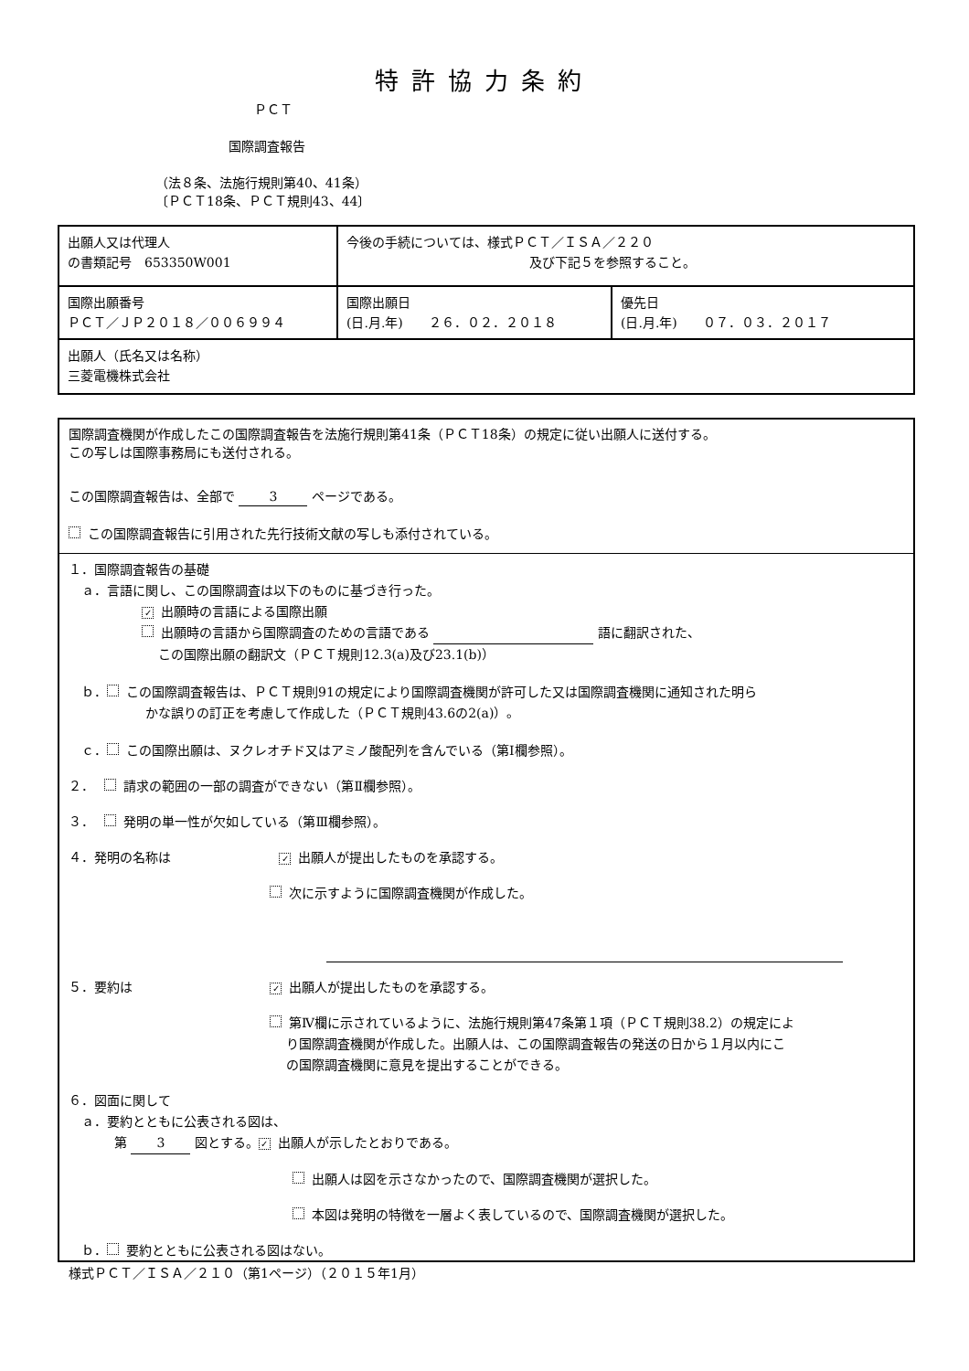特許協力条約
ＰＣＴ
国際調査報告
（法８条、法施行規則第40、41条）
〔ＰＣＴ18条、ＰＣＴ規則43、44〕
| 出願人又は代理人 の書類記号 653350W001 | 今後の手続については、様式ＰＣＴ／ＩＳＡ／２２０ 及び下記５を参照すること。 | |
| 国際出願番号 ＰＣＴ／ＪＰ２０１８／００６９９４ | 国際出願日 (日.月.年) ２６．０２．２０１８ | 優先日 (日.月.年) ０７．０３．２０１７ |
| 出願人（氏名又は名称） 三菱電機株式会社 | | |
国際調査機関が作成したこの国際調査報告を法施行規則第41条（ＰＣＴ18条）の規定に従い出願人に送付する。
この写しは国際事務局にも送付される。
この国際調査報告は、全部で 3 ページである。
この国際調査報告に引用された先行技術文献の写しも添付されている。
１．国際調査報告の基礎
　ａ．言語に関し、この国際調査は以下のものに基づき行った。
✓ 出願時の言語による国際出願
出願時の言語から国際調査のための言語である 語に翻訳された、
　 この国際出願の翻訳文（ＰＣＴ規則12.3(a)及び23.1(b)）
ｂ． この国際調査報告は、ＰＣＴ規則91の規定により国際調査機関が許可した又は国際調査機関に通知された明ら
かな誤りの訂正を考慮して作成した（ＰＣＴ規則43.6の2(a)）。
ｃ． この国際出願は、ヌクレオチド又はアミノ酸配列を含んでいる（第Ⅰ欄参照）。
２．　 請求の範囲の一部の調査ができない（第Ⅱ欄参照）。
３．　 発明の単一性が欠如している（第Ⅲ欄参照）。
４．発明の名称は ✓ 出願人が提出したものを承認する。
次に示すように国際調査機関が作成した。
５．要約は ✓ 出願人が提出したものを承認する。
第Ⅳ欄に示されているように、法施行規則第47条第１項（ＰＣＴ規則38.2）の規定によ
　 り国際調査機関が作成した。出願人は、この国際調査報告の発送の日から１月以内にこ
　 の国際調査機関に意見を提出することができる。
６．図面に関して
　ａ．要約とともに公表される図は、
第 3 図とする。 ✓ 出願人が示したとおりである。
出願人は図を示さなかったので、国際調査機関が選択した。
本図は発明の特徴を一層よく表しているので、国際調査機関が選択した。
ｂ． 要約とともに公表される図はない。
様式ＰＣＴ／ＩＳＡ／２１０（第1ページ）（２０１５年1月）